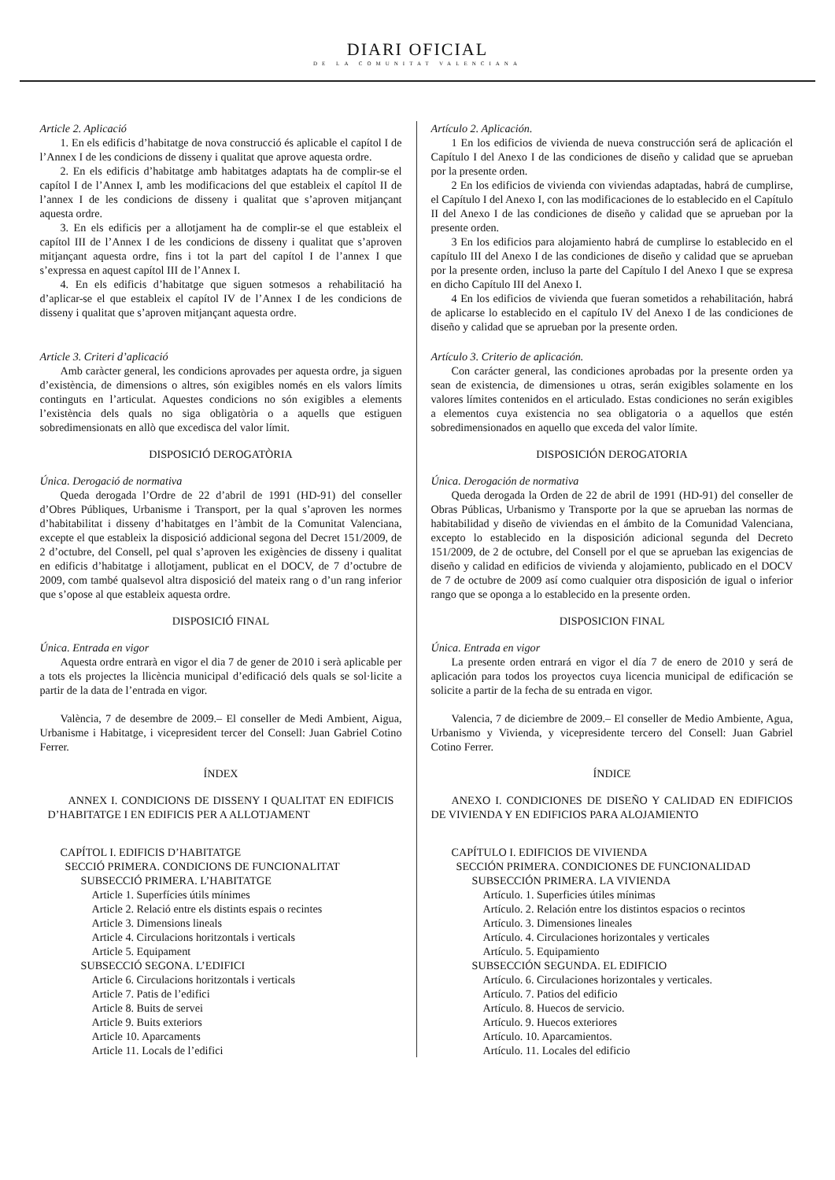DIARI OFICIAL
DE LA COMUNITAT VALENCIANA
Article 2. Aplicació
1. En els edificis d’habitatge de nova construcció és aplicable el capítol I de l’Annex I de les condicions de disseny i qualitat que aprove aquesta ordre.
2. En els edificis d’habitatge amb habitatges adaptats ha de complir-se el capítol I de l’Annex I, amb les modificacions del que estableix el capítol II de l’annex I de les condicions de disseny i qualitat que s’aproven mitjançant aquesta ordre.
3. En els edificis per a allotjament ha de complir-se el que estableix el capítol III de l’Annex I de les condicions de disseny i qualitat que s’aproven mitjançant aquesta ordre, fins i tot la part del capítol I de l’annex I que s’expressa en aquest capítol III de l’Annex I.
4. En els edificis d’habitatge que siguen sotmesos a rehabilitació ha d’aplicar-se el que estableix el capítol IV de l’Annex I de les condicions de disseny i qualitat que s’aproven mitjançant aquesta ordre.
Article 3. Criteri d’aplicació
Amb caràcter general, les condicions aprovades per aquesta ordre, ja siguen d’existència, de dimensions o altres, són exigibles només en els valors límits continguts en l’articulat. Aquestes condicions no són exigibles a elements l’existència dels quals no siga obligatòria o a aquells que estiguen sobredimensionats en allò que excedisca del valor límit.
DISPOSICIÓ DEROGATÒRIA
Única. Derogació de normativa
Queda derogada l’Ordre de 22 d’abril de 1991 (HD-91) del conseller d’Obres Públiques, Urbanisme i Transport, per la qual s’aproven les normes d’habitabilitat i disseny d’habitatges en l’àmbit de la Comunitat Valenciana, excepte el que estableix la disposició addicional segona del Decret 151/2009, de 2 d’octubre, del Consell, pel qual s’aproven les exigències de disseny i qualitat en edificis d’habitatge i allotjament, publicat en el DOCV, de 7 d’octubre de 2009, com també qualsevol altra disposició del mateix rang o d’un rang inferior que s’opose al que estableix aquesta ordre.
DISPOSICIÓ FINAL
Única. Entrada en vigor
Aquesta ordre entrarà en vigor el dia 7 de gener de 2010 i serà aplicable per a tots els projectes la llicència municipal d’edificació dels quals se sol·licite a partir de la data de l’entrada en vigor.
València, 7 de desembre de 2009.– El conseller de Medi Ambient, Aigua, Urbanisme i Habitatge, i vicepresident tercer del Consell: Juan Gabriel Cotino Ferrer.
ÍNDEX
ANNEX I. CONDICIONS DE DISSENY I QUALITAT EN EDIFICIS D’HABITATGE I EN EDIFICIS PER A ALLOTJAMENT
CAPÍTOL I. EDIFICIS D’HABITATGE
SECCIÓ PRIMERA. CONDICIONS DE FUNCIONALITAT
SUBSECCIÓ PRIMERA. L’HABITATGE
Article 1. Superfícies útils mínimes
Article 2. Relació entre els distints espais o recintes
Article 3. Dimensions lineals
Article 4. Circulacions horitzontals i verticals
Article 5. Equipament
SUBSECCIÓ SEGONA. L’EDIFICI
Article 6. Circulacions horitzontals i verticals
Article 7. Patis de l’edifici
Article 8. Buits de servei
Article 9. Buits exteriors
Article 10. Aparcaments
Article 11. Locals de l’edifici
Artículo 2. Aplicación.
1 En los edificios de vivienda de nueva construcción será de aplicación el Capítulo I del Anexo I de las condiciones de diseño y calidad que se aprueban por la presente orden.
2 En los edificios de vivienda con viviendas adaptadas, habrá de cumplirse, el Capítulo I del Anexo I, con las modificaciones de lo establecido en el Capítulo II del Anexo I de las condiciones de diseño y calidad que se aprueban por la presente orden.
3 En los edificios para alojamiento habrá de cumplirse lo establecido en el capítulo III del Anexo I de las condiciones de diseño y calidad que se aprueban por la presente orden, incluso la parte del Capítulo I del Anexo I que se expresa en dicho Capítulo III del Anexo I.
4 En los edificios de vivienda que fueran sometidos a rehabilitación, habrá de aplicarse lo establecido en el capítulo IV del Anexo I de las condiciones de diseño y calidad que se aprueban por la presente orden.
Artículo 3. Criterio de aplicación.
Con carácter general, las condiciones aprobadas por la presente orden ya sean de existencia, de dimensiones u otras, serán exigibles solamente en los valores límites contenidos en el articulado. Estas condiciones no serán exigibles a elementos cuya existencia no sea obligatoria o a aquellos que estén sobredimensionados en aquello que exceda del valor límite.
DISPOSICIÓN DEROGATORIA
Única. Derogación de normativa
Queda derogada la Orden de 22 de abril de 1991 (HD-91) del conseller de Obras Públicas, Urbanismo y Transporte por la que se aprueban las normas de habitabilidad y diseño de viviendas en el ámbito de la Comunidad Valenciana, excepto lo establecido en la disposición adicional segunda del Decreto 151/2009, de 2 de octubre, del Consell por el que se aprueban las exigencias de diseño y calidad en edificios de vivienda y alojamiento, publicado en el DOCV de 7 de octubre de 2009 así como cualquier otra disposición de igual o inferior rango que se oponga a lo establecido en la presente orden.
DISPOSICION FINAL
Única. Entrada en vigor
La presente orden entrará en vigor el día 7 de enero de 2010 y será de aplicación para todos los proyectos cuya licencia municipal de edificación se solicite a partir de la fecha de su entrada en vigor.
Valencia, 7 de diciembre de 2009.– El conseller de Medio Ambiente, Agua, Urbanismo y Vivienda, y vicepresidente tercero del Consell: Juan Gabriel Cotino Ferrer.
ÍNDICE
ANEXO I. CONDICIONES DE DISEÑO Y CALIDAD EN EDIFICIOS DE VIVIENDA Y EN EDIFICIOS PARA ALOJAMIENTO
CAPÍTULO I. EDIFICIOS DE VIVIENDA
SECCIÓN PRIMERA. CONDICIONES DE FUNCIONALIDAD
SUBSECCIÓN PRIMERA. LA VIVIENDA
Artículo. 1. Superficies útiles mínimas
Artículo. 2. Relación entre los distintos espacios o recintos
Artículo. 3. Dimensiones lineales
Artículo. 4. Circulaciones horizontales y verticales
Artículo. 5. Equipamiento
SUBSECCIÓN SEGUNDA. EL EDIFICIO
Artículo. 6. Circulaciones horizontales y verticales.
Artículo. 7. Patios del edificio
Artículo. 8. Huecos de servicio.
Artículo. 9. Huecos exteriores
Artículo. 10. Aparcamientos.
Artículo. 11. Locales del edificio